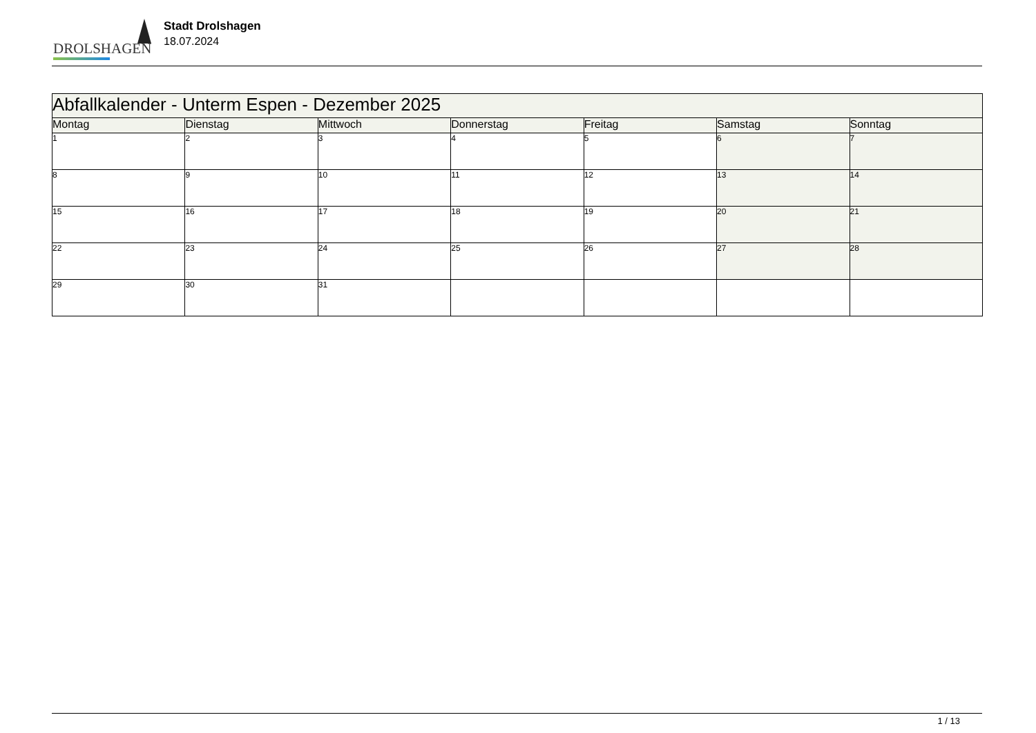DROLSHAGEN
Stadt Drolshagen
18.07.2024
| Abfallkalender - Unterm Espen - Dezember 2025 | | | | | | |
| --- | --- | --- | --- | --- | --- | --- |
| Montag | Dienstag | Mittwoch | Donnerstag | Freitag | Samstag | Sonntag |
| 1 | 2 | 3 | 4 | 5 | 6 | 7 |
| 8 | 9 | 10 | 11 | 12 | 13 | 14 |
| 15 | 16 | 17 | 18 | 19 | 20 | 21 |
| 22 | 23 | 24 | 25 | 26 | 27 | 28 |
| 29 | 30 | 31 | | | | |
1 / 13